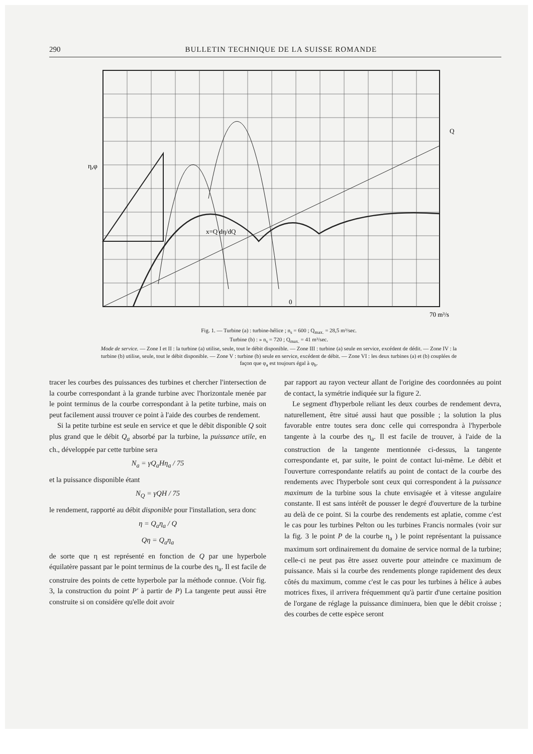290 BULLETIN TECHNIQUE DE LA SUISSE ROMANDE
η,φ
0
x=Q dη/dQ
70 m³/s
Q
Fig. 1. — Turbine (a) : turbine-hélice ; n<sub>s</sub> = 600 ; Q<sub>max.</sub> = 28,5 m³/sec.
Turbine (b) : » n<sub>s</sub> = 720 ; Q<sub>max.</sub> = 41 m³/sec.
Mode de service. — Zone I et II : la turbine (a) utilise, seule, tout le débit disponible. — Zone III : turbine (a) seule en service, excédent de dédit. — Zone IV : la turbine (b) utilise, seule, tout le débit disponible. — Zone V : turbine (b) seule en service, excédent de débit. — Zone VI : les deux turbines (a) et (b) couplées de façon que φ<sub>a</sub> est toujours égal à φ<sub>b</sub>.
tracer les courbes des puissances des turbines et chercher l'intersection de la courbe correspondant à la grande turbine avec l'horizontale menée par le point terminus de la courbe correspondant à la petite turbine, mais on peut facilement aussi trouver ce point à l'aide des courbes de rendement.
Si la petite turbine est seule en service et que le débit disponible Q soit plus grand que le débit Q<sub>a</sub> absorbé par la turbine, la puissance utile, en ch., développée par cette turbine sera
N<sub>a</sub> = γQ<sub>a</sub>Hη<sub>a</sub> / 75
et la puissance disponible étant
N<sub>Q</sub> = γQH / 75
le rendement, rapporté au débit disponible pour l'installation, sera donc
η = Q<sub>a</sub>η<sub>a</sub> / Q
Qη = Q<sub>a</sub>η<sub>a</sub>
de sorte que η est représenté en fonction de Q par une hyperbole équilatère passant par le point terminus de la courbe des η<sub>a</sub>. Il est facile de construire des points de cette hyperbole par la méthode connue. (Voir fig. 3, la construction du point P' à partir de P) La tangente peut aussi être construite si on considère qu'elle doit avoir
par rapport au rayon vecteur allant de l'origine des coordonnées au point de contact, la symétrie indiquée sur la figure 2.
Le segment d'hyperbole reliant les deux courbes de rendement devra, naturellement, être situé aussi haut que possible ; la solution la plus favorable entre toutes sera donc celle qui correspondra à l'hyperbole tangente à la courbe des η<sub>a</sub>. Il est facile de trouver, à l'aide de la construction de la tangente mentionnée ci-dessus, la tangente correspondante et, par suite, le point de contact lui-même. Le débit et l'ouverture correspondante relatifs au point de contact de la courbe des rendements avec l'hyperbole sont ceux qui correspondent à la puissance maximum de la turbine sous la chute envisagée et à vitesse angulaire constante. Il est sans intérêt de pousser le degré d'ouverture de la turbine au delà de ce point. Si la courbe des rendements est aplatie, comme c'est le cas pour les turbines Pelton ou les turbines Francis normales (voir sur la fig. 3 le point P de la courbe η<sub>a</sub> ) le point représentant la puissance maximum sort ordinairement du domaine de service normal de la turbine; celle-ci ne peut pas être assez ouverte pour atteindre ce maximum de puissance. Mais si la courbe des rendements plonge rapidement des deux côtés du maximum, comme c'est le cas pour les turbines à hélice à aubes motrices fixes, il arrivera fréquemment qu'à partir d'une certaine position de l'organe de réglage la puissance diminuera, bien que le débit croisse ; des courbes de cette espèce seront